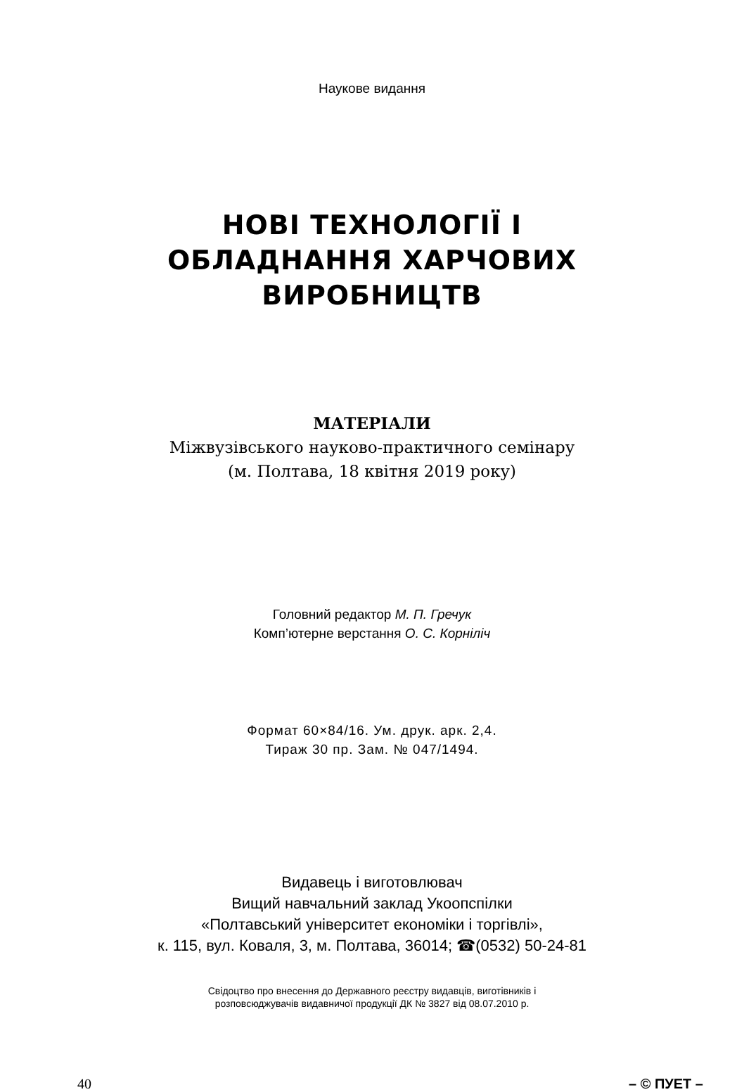Наукове видання
НОВІ ТЕХНОЛОГІЇ І
ОБЛАДНАННЯ ХАРЧОВИХ
ВИРОБНИЦТВ
МАТЕРІАЛИ
Міжвузівського науково-практичного семінару
(м. Полтава, 18 квітня 2019 року)
Головний редактор М. П. Гречук
Комп’ютерне верстання О. С. Корніліч
Формат 60×84/16. Ум. друк. арк. 2,4.
Тираж 30 пр. Зам. № 047/1494.
Видавець і виготовлювач
Вищий навчальний заклад Укоопспілки
«Полтавський університет економіки і торгівлі»,
к. 115, вул. Коваля, 3, м. Полтава, 36014; ☎(0532) 50-24-81
Свідоцтво про внесення до Державного реєстру видавців, виготівників і
розповсюджувачів видавничої продукції ДК № 3827 від 08.07.2010 р.
40 – © ПУЕТ –